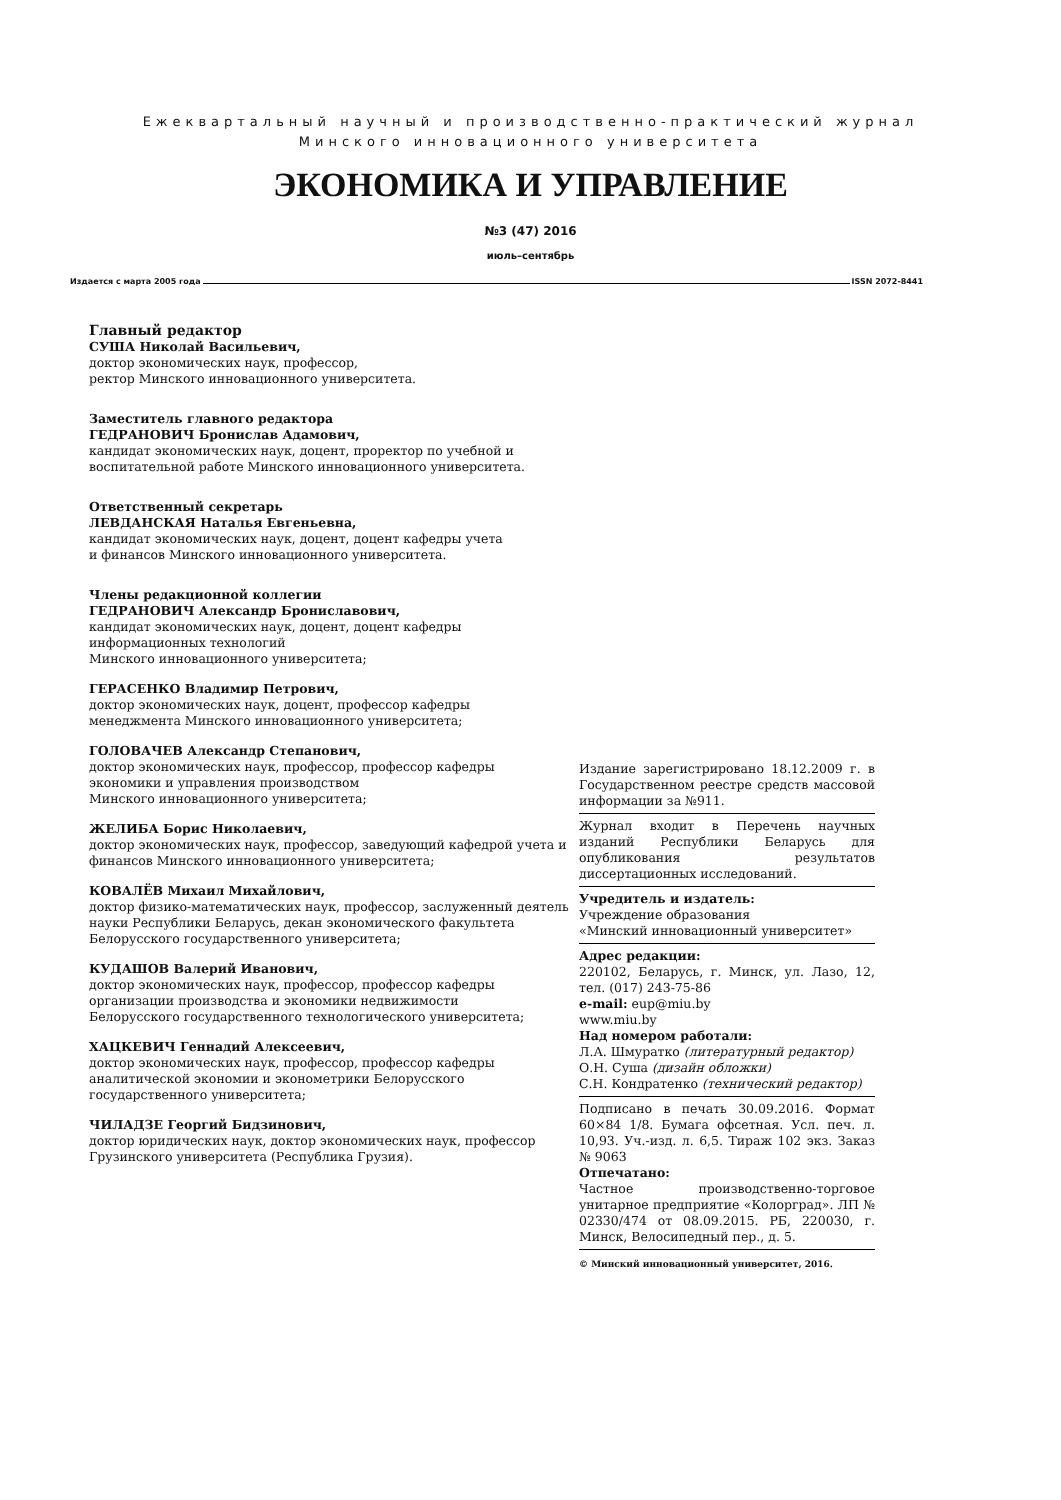Ежеквартальный научный и производственно-практический журнал
Минского инновационного университета
ЭКОНОМИКА И УПРАВЛЕНИЕ
№3 (47) 2016
июль–сентябрь
Издается с марта 2005 года ISSN 2072-8441
Главный редактор
СУША Николай Васильевич,
доктор экономических наук, профессор,
ректор Минского инновационного университета.
Заместитель главного редактора
ГЕДРАНОВИЧ Бронислав Адамович,
кандидат экономических наук, доцент, проректор по учебной и воспитательной работе Минского инновационного университета.
Ответственный секретарь
ЛЕВДАНСКАЯ Наталья Евгеньевна,
кандидат экономических наук, доцент, доцент кафедры учета
и финансов Минского инновационного университета.
Члены редакционной коллегии
ГЕДРАНОВИЧ Александр Брониславович,
кандидат экономических наук, доцент, доцент кафедры
информационных технологий
Минского инновационного университета;
ГЕРАСЕНКО Владимир Петрович,
доктор экономических наук, доцент, профессор кафедры
менеджмента Минского инновационного университета;
ГОЛОВАЧЕВ Александр Степанович,
доктор экономических наук, профессор, профессор кафедры
экономики и управления производством
Минского инновационного университета;
ЖЕЛИБА Борис Николаевич,
доктор экономических наук, профессор, заведующий кафедрой учета и финансов Минского инновационного университета;
КОВАЛЁВ Михаил Михайлович,
доктор физико-математических наук, профессор, заслуженный деятель науки Республики Беларусь, декан экономического факультета Белорусского государственного университета;
КУДАШОВ Валерий Иванович,
доктор экономических наук, профессор, профессор кафедры
организации производства и экономики недвижимости
Белорусского государственного технологического университета;
ХАЦКЕВИЧ Геннадий Алексеевич,
доктор экономических наук, профессор, профессор кафедры
аналитической экономии и эконометрики Белорусского государственного университета;
ЧИЛАДЗЕ Георгий Бидзинович,
доктор юридических наук, доктор экономических наук, профессор Грузинского университета (Республика Грузия).
Издание зарегистрировано 18.12.2009 г. в Государственном реестре средств массовой информации за №911.
Журнал входит в Перечень научных изданий Республики Беларусь для опубликования результатов диссертационных исследований.
Учредитель и издатель:
Учреждение образования
«Минский инновационный университет»
Адрес редакции:
220102, Беларусь, г. Минск, ул. Лазо, 12, тел. (017) 243-75-86
e-mail: eup@miu.by
www.miu.by
Над номером работали:
Л.А. Шмуратко (литературный редактор)
О.Н. Суша (дизайн обложки)
С.Н. Кондратенко (технический редактор)
Подписано в печать 30.09.2016. Формат 60×84 1/8. Бумага офсетная. Усл. печ. л. 10,93. Уч.-изд. л. 6,5. Тираж 102 экз. Заказ № 9063
Отпечатано:
Частное производственно-торговое унитарное предприятие «Колорград». ЛП № 02330/474 от 08.09.2015. РБ, 220030, г. Минск, Велосипедный пер., д. 5.
© Минский инновационный университет, 2016.